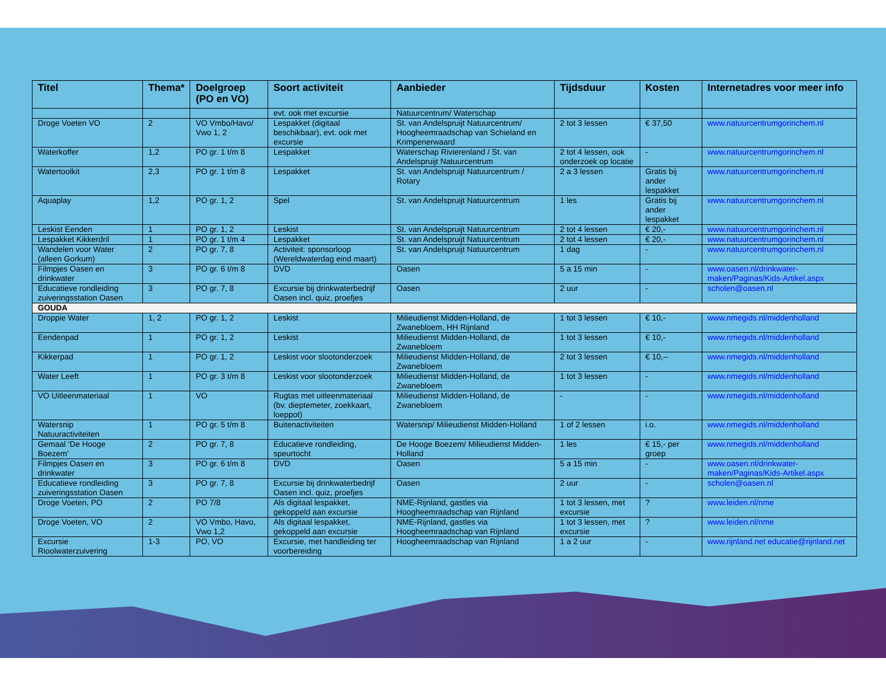| Titel | Thema* | Doelgroep (PO en VO) | Soort activiteit | Aanbieder | Tijdsduur | Kosten | Internetadres voor meer info |
| --- | --- | --- | --- | --- | --- | --- | --- |
| | | | evt. ook met excursie | Natuurcentrum/ Waterschap | | | |
| Droge Voeten VO | 2 | VO Vmbo/Havo/ Vwo 1, 2 | Lespakket (digitaal beschikbaar), evt. ook met excursie | St. van Andelspruijt Natuurcentrum/ Hoogheemraadschap van Schieland en Krimpenerwaard | 2 tot 3 lessen | € 37,50 | www.natuurcentrumgorinchem.nl |
| Waterkoffer | 1,2 | PO gr. 1 t/m 8 | Lespakket | Waterschap Rivierenland / St. van Andelspruijt Natuurcentrum | 2 tot 4 lessen, ook onderzoek op locatie | - | www.natuurcentrumgorinchem.nl |
| Watertoolkit | 2,3 | PO gr. 1 t/m 8 | Lespakket | St. van Andelspruijt Natuurcentrum / Rotary | 2 a 3 lessen | Gratis bij ander lespakket | www.natuurcentrumgorinchem.nl |
| Aquaplay | 1,2 | PO gr. 1, 2 | Spel | St. van Andelspruijt Natuurcentrum | 1 les | Gratis bij ander lespakket | www.natuurcentrumgorinchem.nl |
| Leskist Eenden | 1 | PO gr. 1, 2 | Leskist | St. van Andelspruijt Natuurcentrum | 2 tot 4 lessen | € 20,- | www.natuurcentrumgorinchem.nl |
| Lespakket Kikkerdril | 1 | PO gr. 1 t/m 4 | Lespakket | St. van Andelspruijt Natuurcentrum | 2 tot 4 lessen | € 20,- | www.natuurcentrumgorinchem.nl |
| Wandelen voor Water (alleen Gorkum) | 2 | PO gr. 7, 8 | Activiteit: sponsorloop (Wereldwaterdag eind maart) | St. van Andelspruijt Natuurcentrum | 1 dag | - | www.natuurcentrumgorinchem.nl |
| Filmpjes Oasen en drinkwater | 3 | PO gr. 6 t/m 8 | DVD | Oasen | 5 a 15 min | - | www.oasen.nl/drinkwater-maken/Paginas/Kids-Artikel.aspx |
| Educatieve rondleiding zuiveringsstation Oasen | 3 | PO gr. 7, 8 | Excursie bij drinkwaterbedrijf Oasen incl. quiz, proefjes | Oasen | 2 uur | - | scholen@oasen.nl |
| GOUDA | | | | | | | |
| Droppie Water | 1, 2 | PO gr. 1, 2 | Leskist | Milieudienst Midden-Holland, de Zwanebloem, HH Rijnland | 1 tot 3 lessen | € 10,- | www.nmegids.nl/middenholland |
| Eendenpad | 1 | PO gr. 1, 2 | Leskist | Milieudienst Midden-Holland, de Zwanebloem | 1 tot 3 lessen | € 10,- | www.nmegids.nl/middenholland |
| Kikkerpad | 1 | PO gr. 1, 2 | Leskist voor slootonderzoek | Milieudienst Midden-Holland, de Zwanebloem | 2 tot 3 lessen | € 10,-- | www.nmegids.nl/middenholland |
| Water Leeft | 1 | PO gr. 3 t/m 8 | Leskist voor slootonderzoek | Milieudienst Midden-Holland, de Zwanebloem | 1 tot 3 lessen | - | www.nmegids.nl/middenholland |
| VO Uitleenmateriaal | 1 | VO | Rugtas met uitleenmateriaal (bv. dieptemeter, zoekkaart, loeppot) | Milieudienst Midden-Holland, de Zwanebloem | - | - | www.nmegids.nl/middenholland |
| Watersnip Natuuractiviteiten | 1 | PO gr. 5 t/m 8 | Buitenactiviteiten | Watersnip/ Milieudienst Midden-Holland | 1 of 2 lessen | i.o. | www.nmegids.nl/middenholland |
| Gemaal ‘De Hooge Boezem’ | 2 | PO gr. 7, 8 | Educatieve rondleiding, speurtocht | De Hooge Boezem/ Milieudienst Midden-Holland | 1 les | € 15,- per groep | www.nmegids.nl/middenholland |
| Filmpjes Oasen en drinkwater | 3 | PO gr. 6 t/m 8 | DVD | Oasen | 5 a 15 min | - | www.oasen.nl/drinkwater-maken/Paginas/Kids-Artikel.aspx |
| Educatieve rondleiding zuiveringsstation Oasen | 3 | PO gr. 7, 8 | Excursie bij drinkwaterbedrijf Oasen incl. quiz, proefjes | Oasen | 2 uur | - | scholen@oasen.nl |
| Droge Voeten, PO | 2 | PO 7/8 | Als digitaal lespakket, gekoppeld aan excursie | NME-Rijnland, gastles via Hoogheemraadschap van Rijnland | 1 tot 3 lessen, met excursie | ? | www.leiden.nl/nme |
| Droge Voeten, VO | 2 | VO Vmbo, Havo, Vwo 1,2 | Als digitaal lespakket, gekoppeld aan excursie | NME-Rijnland, gastles via Hoogheemraadschap van Rijnland | 1 tot 3 lessen, met excursie | ? | www.leiden.nl/nme |
| Excursie Rioolwaterzuivering | 1-3 | PO, VO | Excursie, met handleiding ter voorbereiding | Hoogheemraadschap van Rijnland | 1 a 2 uur | - | www.rijnland.net educatie@rijnland.net |